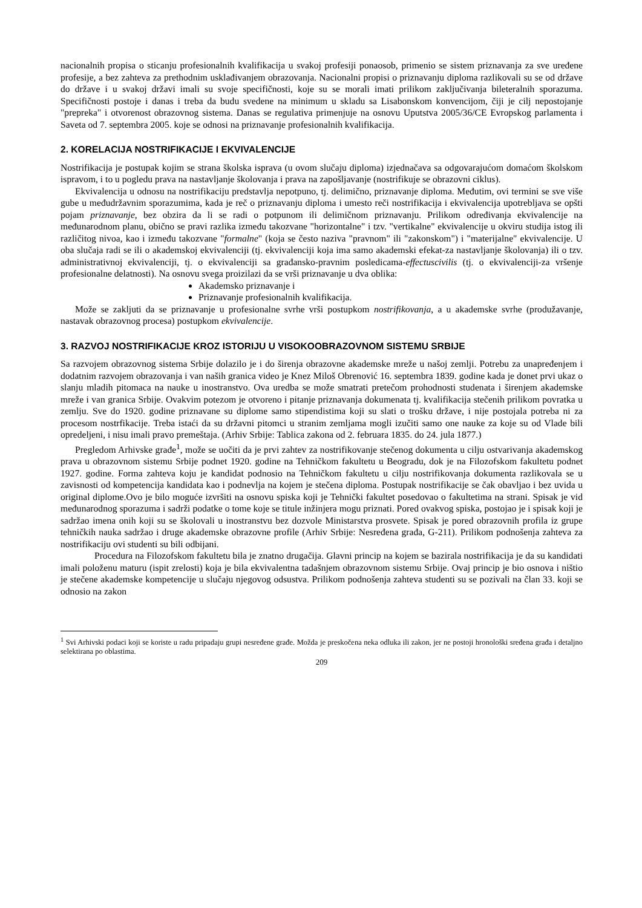nacionalnih propisa o sticanju profesionalnih kvalifikacija u svakoj profesiji ponaosob, primenio se sistem priznavanja za sve uređene profesije, a bez zahteva za prethodnim usklađivanjem obrazovanja. Nacionalni propisi o priznavanju diploma razlikovali su se od države do države i u svakoj državi imali su svoje specifičnosti, koje su se morali imati prilikom zaključivanja bileteralnih sporazuma. Specifičnosti postoje i danas i treba da budu svedene na minimum u skladu sa Lisabonskom konvencijom, čiji je cilj nepostojanje "prepreka" i otvorenost obrazovnog sistema. Danas se regulativa primenjuje na osnovu Uputstva 2005/36/CE Evropskog parlamenta i Saveta od 7. septembra 2005. koje se odnosi na priznavanje profesionalnih kvalifikacija.
2. KORELACIJA NOSTRIFIKACIJE I EKVIVALENCIJE
Nostrifikacija je postupak kojim se strana školska isprava (u ovom slučaju diploma) izjednačava sa odgovarajućom domaćom školskom ispravom, i to u pogledu prava na nastavljanje školovanja i prava na zapošljavanje (nostrifikuje se obrazovni ciklus).
Ekvivalencija u odnosu na nostrifikaciju predstavlja nepotpuno, tj. delimično, priznavanje diploma. Međutim, ovi termini se sve više gube u međudržavnim sporazumima, kada je reč o priznavanju diploma i umesto reči nostrifikacija i ekvivalencija upotrebljava se opšti pojam priznavanje, bez obzira da li se radi o potpunom ili delimičnom priznavanju. Prilikom određivanja ekvivalencije na međunarodnom planu, obično se pravi razlika između takozvane "horizontalne" i tzv. "vertikalne" ekvivalencije u okviru studija istog ili različitog nivoa, kao i između takozvane "formalne" (koja se često naziva "pravnom" ili "zakonskom") i "materijalne" ekvivalencije. U oba slučaja radi se ili o akademskoj ekvivalenciji (tj. ekvivalenciji koja ima samo akademski efekat-za nastavljanje školovanja) ili o tzv. administrativnoj ekvivalenciji, tj. o ekvivalenciji sa građansko-pravnim posledicama-effectuscivilis (tj. o ekvivalenciji-za vršenje profesionalne delatnosti). Na osnovu svega proizilazi da se vrši priznavanje u dva oblika:
Akademsko priznavanje i
Priznavanje profesionalnih kvalifikacija.
Može se zakljuti da se priznavanje u profesionalne svrhe vrši postupkom nostrifikovanja, a u akademske svrhe (produžavanje, nastavak obrazovnog procesa) postupkom ekvivalencije.
3. RAZVOJ NOSTRIFIKACIJE KROZ ISTORIJU U VISOKOOBRAZOVNOM SISTEMU SRBIJE
Sa razvojem obrazovnog sistema Srbije dolazilo je i do širenja obrazovne akademske mreže u našoj zemlji. Potrebu za unapređenjem i dodatnim razvojem obrazovanja i van naših granica video je Knez Miloš Obrenović 16. septembra 1839. godine kada je donet prvi ukaz o slanju mladih pitomaca na nauke u inostranstvo. Ova uredba se može smatrati pretečom prohodnosti studenata i širenjem akademske mreže i van granica Srbije. Ovakvim potezom je otvoreno i pitanje priznavanja dokumenata tj. kvalifikacija stečenih prilikom povratka u zemlju. Sve do 1920. godine priznavane su diplome samo stipendistima koji su slati o trošku države, i nije postojala potreba ni za procesom nostrfikacije. Treba istaći da su državni pitomci u stranim zemljama mogli izučiti samo one nauke za koje su od Vlade bili opredeljeni, i nisu imali pravo premeštaja. (Arhiv Srbije: Tablica zakona od 2. februara 1835. do 24. jula 1877.)
Pregledom Arhivske građe<sup>1</sup>, može se uočiti da je prvi zahtev za nostrifikovanje stečenog dokumenta u cilju ostvarivanja akademskog prava u obrazovnom sistemu Srbije podnet 1920. godine na Tehničkom fakultetu u Beogradu, dok je na Filozofskom fakultetu podnet 1927. godine. Forma zahteva koju je kandidat podnosio na Tehničkom fakultetu u cilju nostrifikovanja dokumenta razlikovala se u zavisnosti od kompetencija kandidata kao i podnevlja na kojem je stečena diploma. Postupak nostrifikacije se čak obavljao i bez uvida u original diplome.Ovo je bilo moguće izvršiti na osnovu spiska koji je Tehnički fakultet posedovao o fakultetima na strani. Spisak je vid međunarodnog sporazuma i sadrži podatke o tome koje se titule inžinjera mogu priznati. Pored ovakvog spiska, postojao je i spisak koji je sadržao imena onih koji su se školovali u inostranstvu bez dozvole Ministarstva prosvete. Spisak je pored obrazovnih profila iz grupe tehničkih nauka sadržao i druge akademske obrazovne profile (Arhiv Srbije: Nesređena građa, G-211). Prilikom podnošenja zahteva za nostrifikaciju ovi studenti su bili odbijani.
Procedura na Filozofskom fakultetu bila je znatno drugačija. Glavni princip na kojem se bazirala nostrifikacija je da su kandidati imali položenu maturu (ispit zrelosti) koja je bila ekvivalentna tadašnjem obrazovnom sistemu Srbije. Ovaj princip je bio osnova i ništio je stečene akademske kompetencije u slučaju njegovog odsustva. Prilikom podnošenja zahteva studenti su se pozivali na član 33. koji se odnosio na zakon
<sup>1</sup> Svi Arhivski podaci koji se koriste u radu pripadaju grupi nesređene građe. Možda je preskočena neka odluka ili zakon, jer ne postoji hronološki sređena građa i detaljno selektirana po oblastima.
209